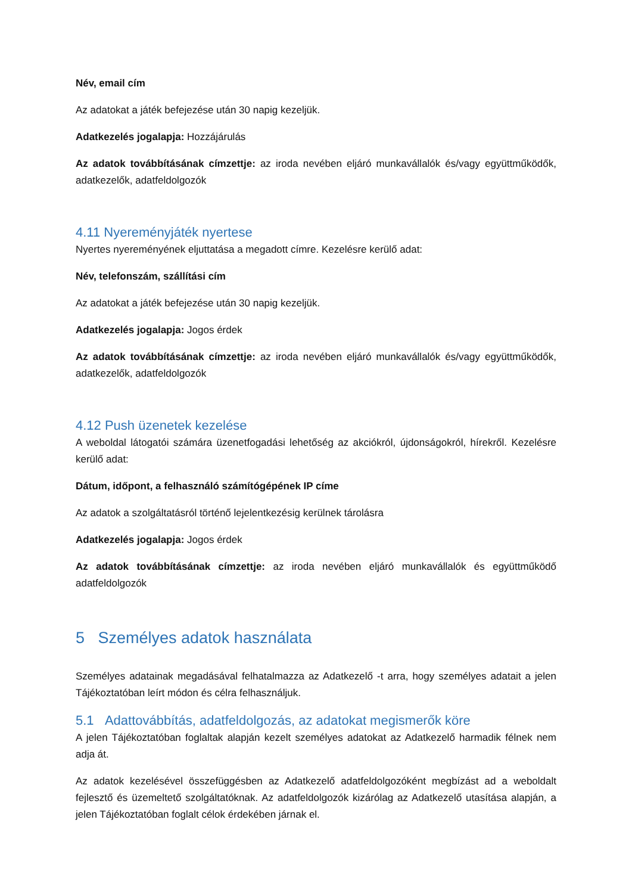Név, email cím
Az adatokat a játék befejezése után 30 napig kezeljük.
Adatkezelés jogalapja: Hozzájárulás
Az adatok továbbításának címzettje: az iroda nevében eljáró munkavállalók és/vagy együttműködők, adatkezelők, adatfeldolgozók
4.11 Nyereményjáték nyertese
Nyertes nyereményének eljuttatása a megadott címre. Kezelésre kerülő adat:
Név, telefonszám, szállítási cím
Az adatokat a játék befejezése után 30 napig kezeljük.
Adatkezelés jogalapja: Jogos érdek
Az adatok továbbításának címzettje: az iroda nevében eljáró munkavállalók és/vagy együttműködők, adatkezelők, adatfeldolgozók
4.12 Push üzenetek kezelése
A weboldal látogatói számára üzenetfogadási lehetőség az akciókról, újdonságokról, hírekről. Kezelésre kerülő adat:
Dátum, időpont, a felhasználó számítógépének IP címe
Az adatok a szolgáltatásról történő lejelentkezésig kerülnek tárolásra
Adatkezelés jogalapja: Jogos érdek
Az adatok továbbításának címzettje: az iroda nevében eljáró munkavállalók és együttműködő adatfeldolgozók
5 Személyes adatok használata
Személyes adatainak megadásával felhatalmazza az Adatkezelő -t arra, hogy személyes adatait a jelen Tájékoztatóban leírt módon és célra felhasználjuk.
5.1 Adattovábbítás, adatfeldolgozás, az adatokat megismerők köre
A jelen Tájékoztatóban foglaltak alapján kezelt személyes adatokat az Adatkezelő harmadik félnek nem adja át.
Az adatok kezelésével összefüggésben az Adatkezelő adatfeldolgozóként megbízást ad a weboldalt fejlesztő és üzemeltető szolgáltatóknak. Az adatfeldolgozók kizárólag az Adatkezelő utasítása alapján, a jelen Tájékoztatóban foglalt célok érdekében járnak el.